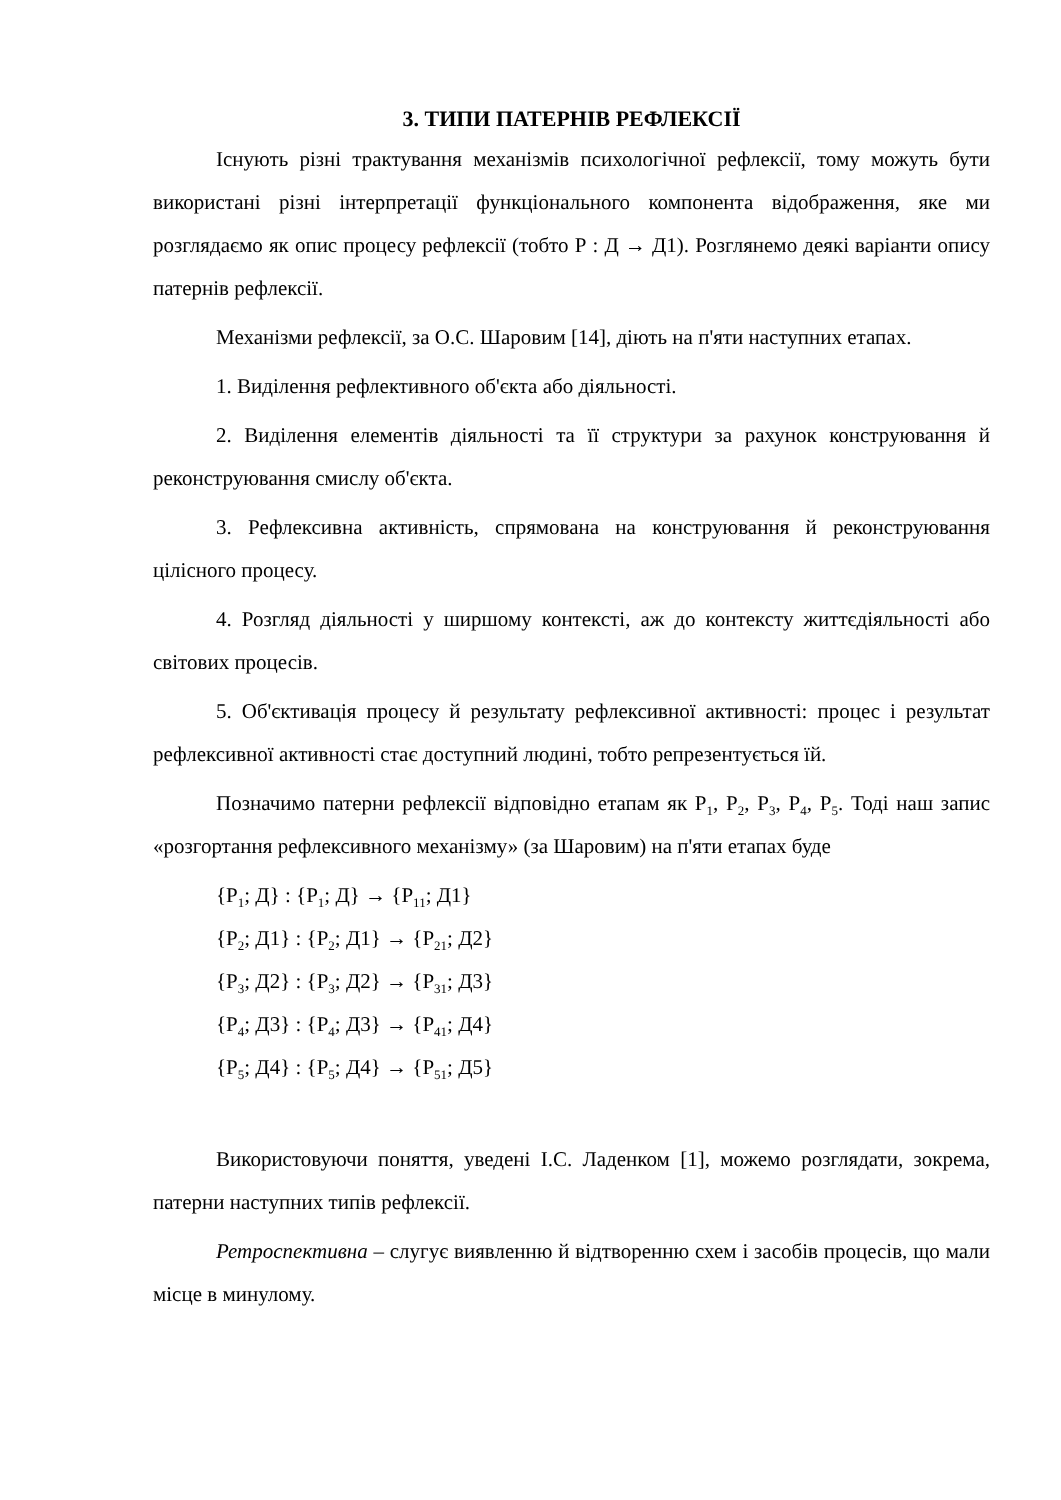3. ТИПИ ПАТЕРНІВ РЕФЛЕКСІЇ
Існують різні трактування механізмів психологічної рефлексії, тому можуть бути використані різні інтерпретації функціонального компонента відображення, яке ми розглядаємо як опис процесу рефлексії (тобто Р : Д → Д1). Розглянемо деякі варіанти опису патернів рефлексії.
Механізми рефлексії, за О.С. Шаровим [14], діють на п'яти наступних етапах.
1. Виділення рефлективного об'єкта або діяльності.
2. Виділення елементів діяльності та її структури за рахунок конструювання й реконструювання смислу об'єкта.
3. Рефлексивна активність, спрямована на конструювання й реконструювання цілісного процесу.
4. Розгляд діяльності у ширшому контексті, аж до контексту життєдіяльності або світових процесів.
5. Об'єктивація процесу й результату рефлексивної активності: процес і результат рефлексивної активності стає доступний людині, тобто репрезентується їй.
Позначимо патерни рефлексії відповідно етапам як Р<sub>1</sub>, Р<sub>2</sub>, Р<sub>3</sub>, Р<sub>4</sub>, Р<sub>5</sub>. Тоді наш запис «розгортання рефлексивного механізму» (за Шаровим) на п'яти етапах буде
{Р<sub>1</sub>; Д} : {Р<sub>1</sub>; Д} → {Р<sub>11</sub>; Д1}
{Р<sub>2</sub>; Д1} : {Р<sub>2</sub>; Д1} → {Р<sub>21</sub>; Д2}
{Р<sub>3</sub>; Д2} : {Р<sub>3</sub>; Д2} → {Р<sub>31</sub>; Д3}
{Р<sub>4</sub>; Д3} : {Р<sub>4</sub>; Д3} → {Р<sub>41</sub>; Д4}
{Р<sub>5</sub>; Д4} : {Р<sub>5</sub>; Д4} → {Р<sub>51</sub>; Д5}
Використовуючи поняття, уведені І.С. Ладенком [1], можемо розглядати, зокрема, патерни наступних типів рефлексії.
Ретроспективна – слугує виявленню й відтворенню схем і засобів процесів, що мали місце в минулому.